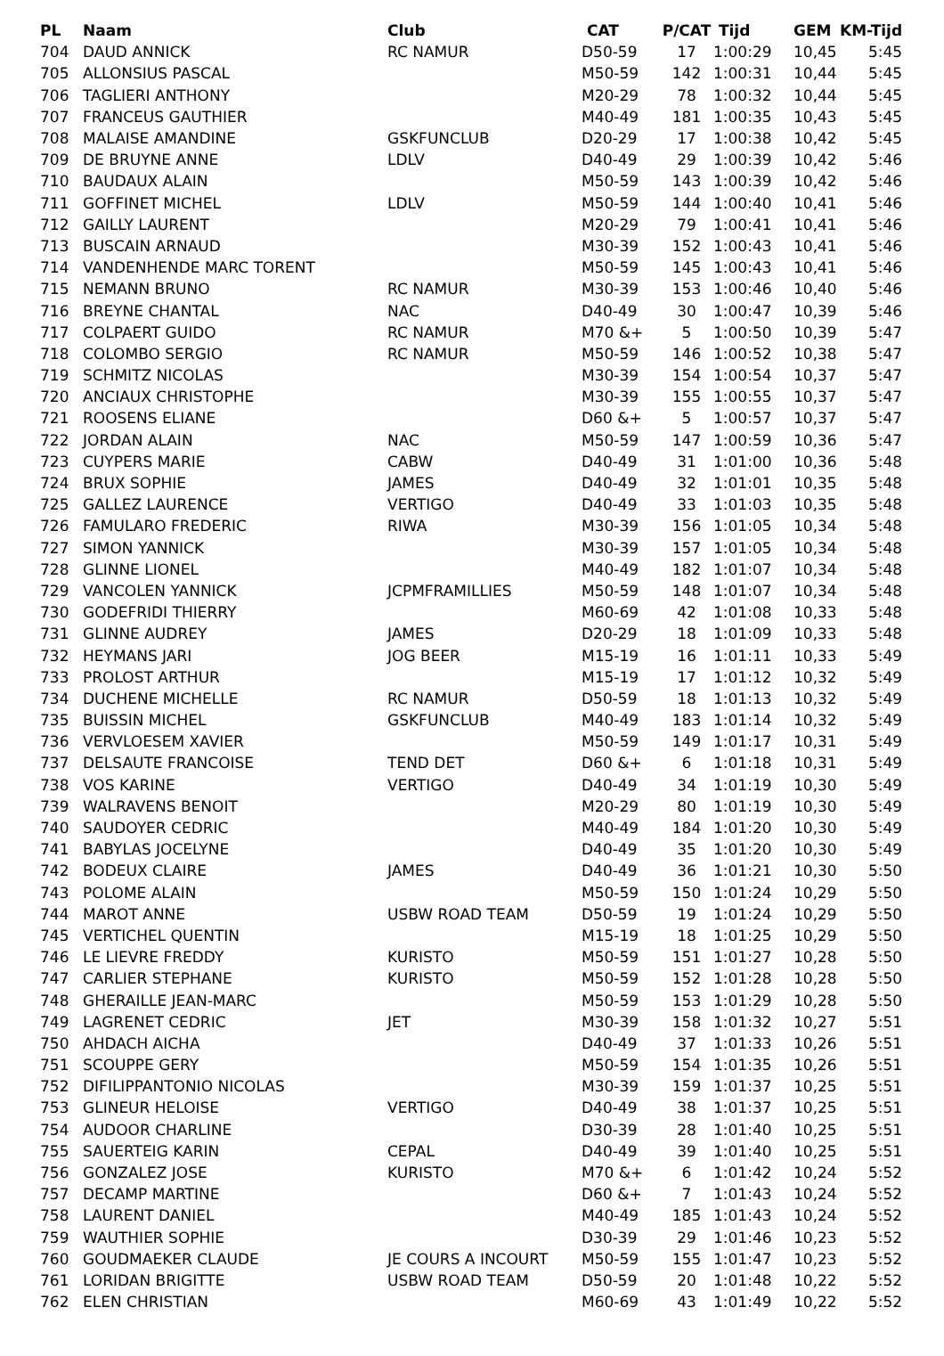| PL | Naam | Club | CAT | P/CAT | Tijd | GEM | KM-Tijd |
| --- | --- | --- | --- | --- | --- | --- | --- |
| 704 | DAUD ANNICK | RC NAMUR | D50-59 | 17 | 1:00:29 | 10,45 | 5:45 |
| 705 | ALLONSIUS PASCAL | | M50-59 | 142 | 1:00:31 | 10,44 | 5:45 |
| 706 | TAGLIERI ANTHONY | | M20-29 | 78 | 1:00:32 | 10,44 | 5:45 |
| 707 | FRANCEUS GAUTHIER | | M40-49 | 181 | 1:00:35 | 10,43 | 5:45 |
| 708 | MALAISE AMANDINE | GSKFUNCLUB | D20-29 | 17 | 1:00:38 | 10,42 | 5:45 |
| 709 | DE BRUYNE ANNE | LDLV | D40-49 | 29 | 1:00:39 | 10,42 | 5:46 |
| 710 | BAUDAUX ALAIN | | M50-59 | 143 | 1:00:39 | 10,42 | 5:46 |
| 711 | GOFFINET MICHEL | LDLV | M50-59 | 144 | 1:00:40 | 10,41 | 5:46 |
| 712 | GAILLY LAURENT | | M20-29 | 79 | 1:00:41 | 10,41 | 5:46 |
| 713 | BUSCAIN ARNAUD | | M30-39 | 152 | 1:00:43 | 10,41 | 5:46 |
| 714 | VANDENHENDE MARC TORENT | | M50-59 | 145 | 1:00:43 | 10,41 | 5:46 |
| 715 | NEMANN BRUNO | RC NAMUR | M30-39 | 153 | 1:00:46 | 10,40 | 5:46 |
| 716 | BREYNE CHANTAL | NAC | D40-49 | 30 | 1:00:47 | 10,39 | 5:46 |
| 717 | COLPAERT GUIDO | RC NAMUR | M70 &+ | 5 | 1:00:50 | 10,39 | 5:47 |
| 718 | COLOMBO SERGIO | RC NAMUR | M50-59 | 146 | 1:00:52 | 10,38 | 5:47 |
| 719 | SCHMITZ NICOLAS | | M30-39 | 154 | 1:00:54 | 10,37 | 5:47 |
| 720 | ANCIAUX CHRISTOPHE | | M30-39 | 155 | 1:00:55 | 10,37 | 5:47 |
| 721 | ROOSENS ELIANE | | D60 &+ | 5 | 1:00:57 | 10,37 | 5:47 |
| 722 | JORDAN ALAIN | NAC | M50-59 | 147 | 1:00:59 | 10,36 | 5:47 |
| 723 | CUYPERS MARIE | CABW | D40-49 | 31 | 1:01:00 | 10,36 | 5:48 |
| 724 | BRUX SOPHIE | JAMES | D40-49 | 32 | 1:01:01 | 10,35 | 5:48 |
| 725 | GALLEZ LAURENCE | VERTIGO | D40-49 | 33 | 1:01:03 | 10,35 | 5:48 |
| 726 | FAMULARO FREDERIC | RIWA | M30-39 | 156 | 1:01:05 | 10,34 | 5:48 |
| 727 | SIMON YANNICK | | M30-39 | 157 | 1:01:05 | 10,34 | 5:48 |
| 728 | GLINNE LIONEL | | M40-49 | 182 | 1:01:07 | 10,34 | 5:48 |
| 729 | VANCOLEN YANNICK | JCPMFRAMILLIES | M50-59 | 148 | 1:01:07 | 10,34 | 5:48 |
| 730 | GODEFRIDI THIERRY | | M60-69 | 42 | 1:01:08 | 10,33 | 5:48 |
| 731 | GLINNE AUDREY | JAMES | D20-29 | 18 | 1:01:09 | 10,33 | 5:48 |
| 732 | HEYMANS JARI | JOG BEER | M15-19 | 16 | 1:01:11 | 10,33 | 5:49 |
| 733 | PROLOST ARTHUR | | M15-19 | 17 | 1:01:12 | 10,32 | 5:49 |
| 734 | DUCHENE MICHELLE | RC NAMUR | D50-59 | 18 | 1:01:13 | 10,32 | 5:49 |
| 735 | BUISSIN MICHEL | GSKFUNCLUB | M40-49 | 183 | 1:01:14 | 10,32 | 5:49 |
| 736 | VERVLOESEM XAVIER | | M50-59 | 149 | 1:01:17 | 10,31 | 5:49 |
| 737 | DELSAUTE FRANCOISE | TEND DET | D60 &+ | 6 | 1:01:18 | 10,31 | 5:49 |
| 738 | VOS KARINE | VERTIGO | D40-49 | 34 | 1:01:19 | 10,30 | 5:49 |
| 739 | WALRAVENS BENOIT | | M20-29 | 80 | 1:01:19 | 10,30 | 5:49 |
| 740 | SAUDOYER CEDRIC | | M40-49 | 184 | 1:01:20 | 10,30 | 5:49 |
| 741 | BABYLAS JOCELYNE | | D40-49 | 35 | 1:01:20 | 10,30 | 5:49 |
| 742 | BODEUX CLAIRE | JAMES | D40-49 | 36 | 1:01:21 | 10,30 | 5:50 |
| 743 | POLOME ALAIN | | M50-59 | 150 | 1:01:24 | 10,29 | 5:50 |
| 744 | MAROT ANNE | USBW ROAD TEAM | D50-59 | 19 | 1:01:24 | 10,29 | 5:50 |
| 745 | VERTICHEL QUENTIN | | M15-19 | 18 | 1:01:25 | 10,29 | 5:50 |
| 746 | LE LIEVRE FREDDY | KURISTO | M50-59 | 151 | 1:01:27 | 10,28 | 5:50 |
| 747 | CARLIER STEPHANE | KURISTO | M50-59 | 152 | 1:01:28 | 10,28 | 5:50 |
| 748 | GHERAILLE JEAN-MARC | | M50-59 | 153 | 1:01:29 | 10,28 | 5:50 |
| 749 | LAGRENET CEDRIC | JET | M30-39 | 158 | 1:01:32 | 10,27 | 5:51 |
| 750 | AHDACH AICHA | | D40-49 | 37 | 1:01:33 | 10,26 | 5:51 |
| 751 | SCOUPPE GERY | | M50-59 | 154 | 1:01:35 | 10,26 | 5:51 |
| 752 | DIFILIPPANTONIO NICOLAS | | M30-39 | 159 | 1:01:37 | 10,25 | 5:51 |
| 753 | GLINEUR HELOISE | VERTIGO | D40-49 | 38 | 1:01:37 | 10,25 | 5:51 |
| 754 | AUDOOR CHARLINE | | D30-39 | 28 | 1:01:40 | 10,25 | 5:51 |
| 755 | SAUERTEIG KARIN | CEPAL | D40-49 | 39 | 1:01:40 | 10,25 | 5:51 |
| 756 | GONZALEZ JOSE | KURISTO | M70 &+ | 6 | 1:01:42 | 10,24 | 5:52 |
| 757 | DECAMP MARTINE | | D60 &+ | 7 | 1:01:43 | 10,24 | 5:52 |
| 758 | LAURENT DANIEL | | M40-49 | 185 | 1:01:43 | 10,24 | 5:52 |
| 759 | WAUTHIER SOPHIE | | D30-39 | 29 | 1:01:46 | 10,23 | 5:52 |
| 760 | GOUDMAEKER CLAUDE | JE COURS A INCOURT | M50-59 | 155 | 1:01:47 | 10,23 | 5:52 |
| 761 | LORIDAN BRIGITTE | USBW ROAD TEAM | D50-59 | 20 | 1:01:48 | 10,22 | 5:52 |
| 762 | ELEN CHRISTIAN | | M60-69 | 43 | 1:01:49 | 10,22 | 5:52 |